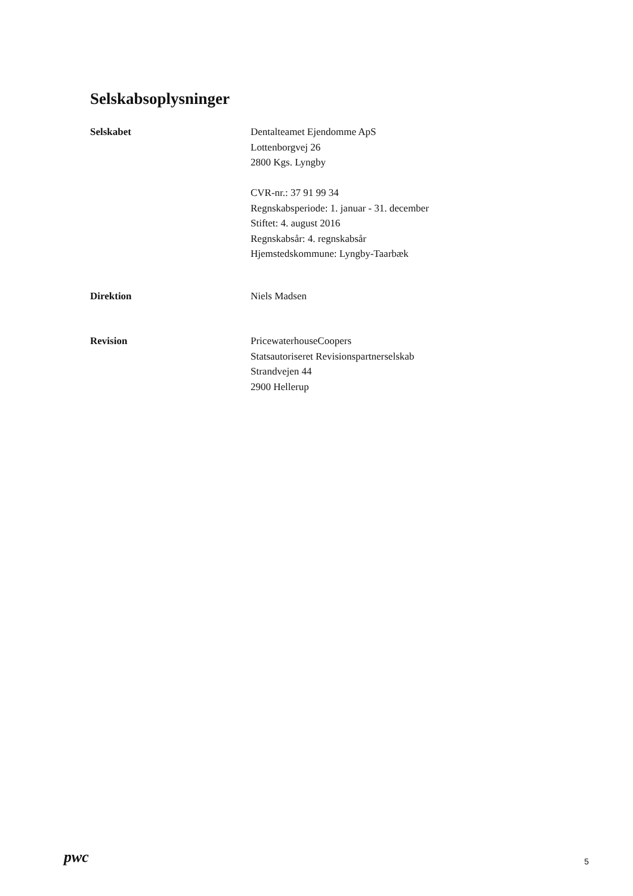Selskabsoplysninger
Selskabet Dentalteamet Ejendomme ApS
Lottenborgvej 26
2800 Kgs. Lyngby
CVR-nr.: 37 91 99 34
Regnskabsperiode: 1. januar - 31. december
Stiftet: 4. august 2016
Regnskabsår: 4. regnskabsår
Hjemstedskommune: Lyngby-Taarbæk
Direktion Niels Madsen
Revision PricewaterhouseCoopers
Statsautoriseret Revisionspartnerselskab
Strandvejen 44
2900 Hellerup
pwc
5